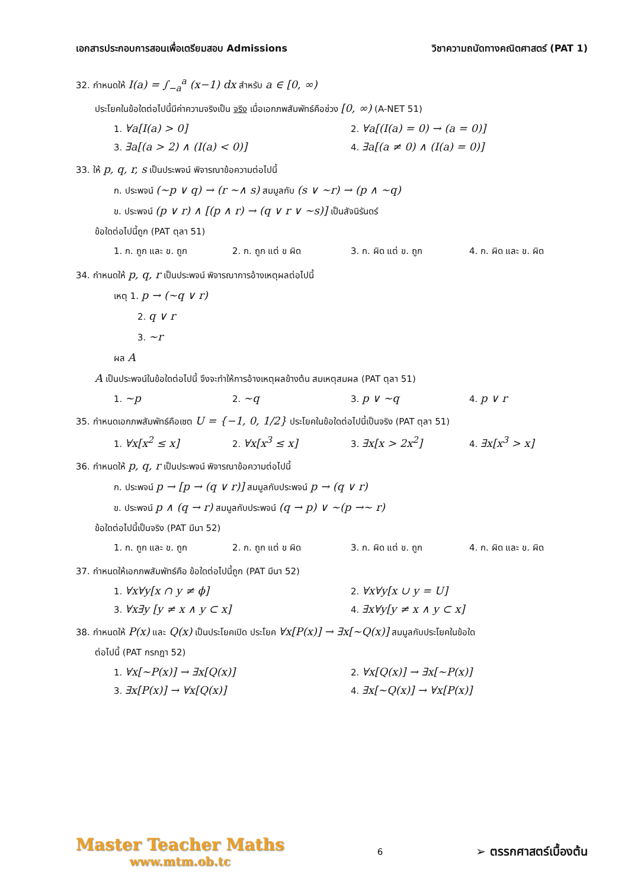เอกสารประกอบการสอนเพื่อเตรียมสอบ Admissions วิชาความถนัดทางคณิตศาสตร์ (PAT 1)
32. กำหนดให้ I(a) = ∫<sub>−a</sub><sup>a</sup> (x−1) dx สำหรับ a ∈ [0, ∞)
ประโยคในข้อใดต่อไปนี้มีค่าความจริงเป็น จริง เมื่อเอกภพสัมพัทธ์คือช่วง [0, ∞) (A-NET 51)
1. ∀a[I(a) > 0]
2. ∀a[(I(a) = 0) → (a = 0)]
3. ∃a[(a > 2) ∧ (I(a) < 0)]
4. ∃a[(a ≠ 0) ∧ (I(a) = 0)]
33. ให้ p, q, r, s เป็นประพจน์ พิจารณาข้อความต่อไปนี้
ก. ประพจน์ (~p ∨ q) → (r ~∧ s) สมมูลกับ (s ∨ ~r) → (p ∧ ~q)
ข. ประพจน์ (p ∨ r) ∧ [(p ∧ r) → (q ∨ r ∨ ~s)] เป็นสัจนิรันดร์
ข้อใดต่อไปนี้ถูก (PAT ตุลา 51)
1. ก. ถูก และ ข. ถูก
2. ก. ถูก แต่ ข ผิด
3. ก. ผิด แต่ ข. ถูก
4. ก. ผิด และ ข. ผิด
34. กำหนดให้ p, q, r เป็นประพจน์ พิจารณาการอ้างเหตุผลต่อไปนี้
เหตุ 1. p → (~q ∨ r)
2. q ∨ r
3. ~r
ผล A
A เป็นประพจน์ในข้อใดต่อไปนี้ จึงจะทำให้การอ้างเหตุผลข้างต้น สมเหตุสมผล (PAT ตุลา 51)
1. ~p
2. ~q
3. p ∨ ~q
4. p ∨ r
35. กำหนดเอกภพสัมพัทธ์คือเซต U = {−1, 0, 1/2} ประโยคในข้อใดต่อไปนี้เป็นจริง (PAT ตุลา 51)
1. ∀x[x<sup>2</sup> ≤ x]
2. ∀x[x<sup>3</sup> ≤ x]
3. ∃x[x > 2x<sup>2</sup>]
4. ∃x[x<sup>3</sup> > x]
36. กำหนดให้ p, q, r เป็นประพจน์ พิจารณาข้อความต่อไปนี้
ก. ประพจน์ p → [p → (q ∨ r)] สมมูลกับประพจน์ p → (q ∨ r)
ข. ประพจน์ p ∧ (q → r) สมมูลกับประพจน์ (q → p) ∨ ~(p →~ r)
ข้อใดต่อไปนี้เป็นจริง (PAT มีนา 52)
1. ก. ถูก และ ข. ถูก
2. ก. ถูก แต่ ข ผิด
3. ก. ผิด แต่ ข. ถูก
4. ก. ผิด และ ข. ผิด
37. กำหนดให้เอกภพสัมพัทธ์คือ ข้อใดต่อไปนี้ถูก (PAT มีนา 52)
1. ∀x∀y[x ∩ y ≠ ϕ]
2. ∀x∀y[x ∪ y = U]
3. ∀x∃y [y ≠ x ∧ y ⊂ x]
4. ∃x∀y[y ≠ x ∧ y ⊂ x]
38. กำหนดให้ P(x) และ Q(x) เป็นประโยคเปิด ประโยค ∀x[P(x)] → ∃x[~Q(x)] สมมูลกับประโยคในข้อใด
ต่อไปนี้ (PAT กรกฎา 52)
1. ∀x[~P(x)] → ∃x[Q(x)]
2. ∀x[Q(x)] → ∃x[~P(x)]
3. ∃x[P(x)] → ∀x[Q(x)]
4. ∃x[~Q(x)] → ∀x[P(x)]
Master Teacher Maths
www.mtm.ob.tc
6
➢ ตรรกศาสตร์เบื้องต้น